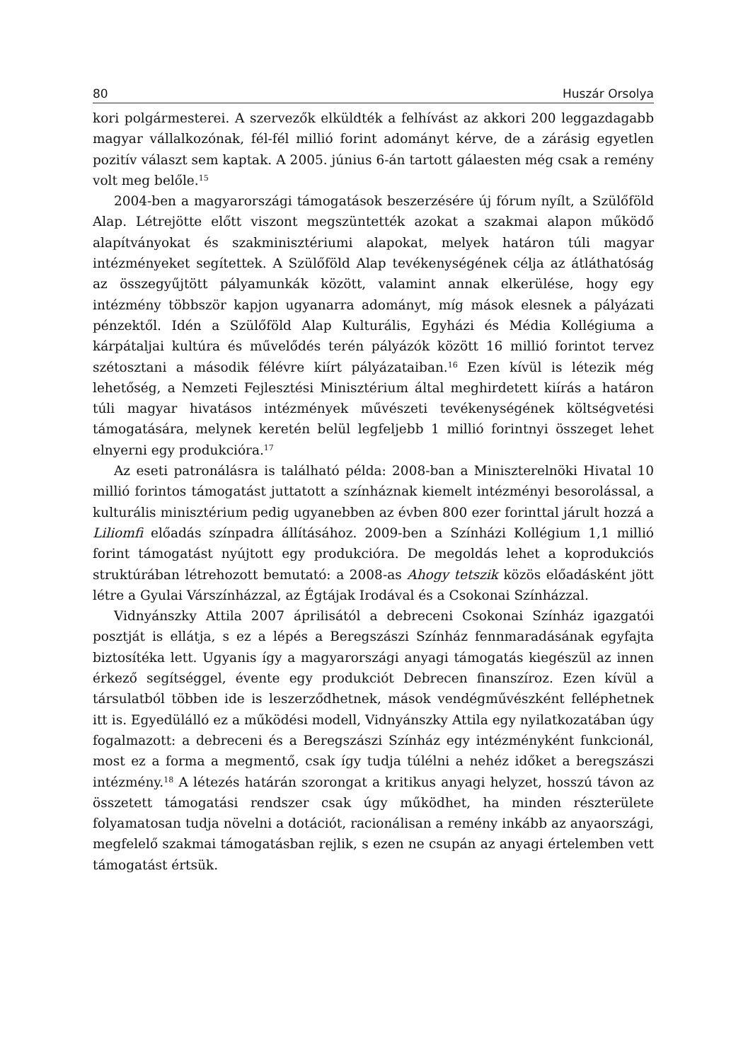80 Huszár Orsolya
kori polgármesterei. A szervezők elküldték a felhívást az akkori 200 leggazdagabb magyar vállalkozónak, fél-fél millió forint adományt kérve, de a zárásig egyetlen pozitív választ sem kaptak. A 2005. június 6-án tartott gálaesten még csak a remény volt meg belőle.<sup>15</sup>
2004-ben a magyarországi támogatások beszerzésére új fórum nyílt, a Szülőföld Alap. Létrejötte előtt viszont megszüntették azokat a szakmai alapon működő alapítványokat és szakminisztériumi alapokat, melyek határon túli magyar intézményeket segítettek. A Szülőföld Alap tevékenységének célja az átláthatóság az összegyűjtött pályamunkák között, valamint annak elkerülése, hogy egy intézmény többször kapjon ugyanarra adományt, míg mások elesnek a pályázati pénzektől. Idén a Szülőföld Alap Kulturális, Egyházi és Média Kollégiuma a kárpátaljai kultúra és művelődés terén pályázók között 16 millió forintot tervez szétosztani a második félévre kiírt pályázataiban.<sup>16</sup> Ezen kívül is létezik még lehetőség, a Nemzeti Fejlesztési Minisztérium által meghirdetett kiírás a határon túli magyar hivatásos intézmények művészeti tevékenységének költségvetési támogatására, melynek keretén belül legfeljebb 1 millió forintnyi összeget lehet elnyerni egy produkcióra.<sup>17</sup>
Az eseti patronálásra is található példa: 2008-ban a Miniszterelnöki Hivatal 10 millió forintos támogatást juttatott a színháznak kiemelt intézményi besorolással, a kulturális minisztérium pedig ugyanebben az évben 800 ezer forinttal járult hozzá a Liliomfi előadás színpadra állításához. 2009-ben a Színházi Kollégium 1,1 millió forint támogatást nyújtott egy produkcióra. De megoldás lehet a koprodukciós struktúrában létrehozott bemutató: a 2008-as Ahogy tetszik közös előadásként jött létre a Gyulai Várszínházzal, az Égtájak Irodával és a Csokonai Színházzal.
Vidnyánszky Attila 2007 áprilisától a debreceni Csokonai Színház igazgatói posztját is ellátja, s ez a lépés a Beregszászi Színház fennmaradásának egyfajta biztosítéka lett. Ugyanis így a magyarországi anyagi támogatás kiegészül az innen érkező segítséggel, évente egy produkciót Debrecen finanszíroz. Ezen kívül a társulatból többen ide is leszerződhetnek, mások vendégművészként felléphetnek itt is. Egyedülálló ez a működési modell, Vidnyánszky Attila egy nyilatkozatában úgy fogalmazott: a debreceni és a Beregszászi Színház egy intézményként funkcionál, most ez a forma a megmentő, csak így tudja túlélni a nehéz időket a beregszászi intézmény.<sup>18</sup> A létezés határán szorongat a kritikus anyagi helyzet, hosszú távon az összetett támogatási rendszer csak úgy működhet, ha minden részterülete folyamatosan tudja növelni a dotációt, racionálisan a remény inkább az anyaországi, megfelelő szakmai támogatásban rejlik, s ezen ne csupán az anyagi értelemben vett támogatást értsük.